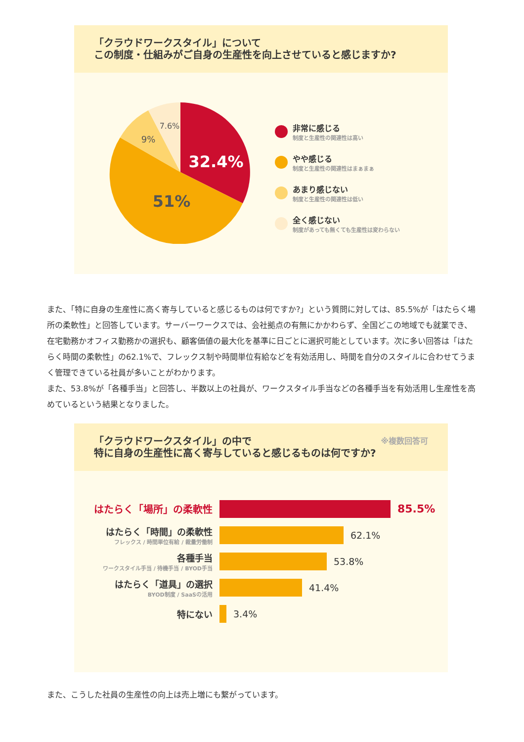「クラウドワークスタイル」について
この制度・仕組みがご自身の生産性を向上させていると感じますか?
32.4%
51%
9%
7.6%
非常に感じる
制度と生産性の関連性は高い
やや感じる
制度と生産性の関連性はまぁまぁ
あまり感じない
制度と生産性の関連性は低い
全く感じない
制度があっても無くても生産性は変わらない
また、「特に自身の生産性に高く寄与していると感じるものは何ですか?」という質問に対しては、85.5%が「はたらく場所の柔軟性」と回答しています。サーバーワークスでは、会社拠点の有無にかかわらず、全国どこの地域でも就業でき、在宅勤務かオフィス勤務かの選択も、顧客価値の最大化を基準に日ごとに選択可能としています。次に多い回答は「はたらく時間の柔軟性」の62.1%で、フレックス制や時間単位有給などを有効活用し、時間を自分のスタイルに合わせてうまく管理できている社員が多いことがわかります。
また、53.8%が「各種手当」と回答し、半数以上の社員が、ワークスタイル手当などの各種手当を有効活用し生産性を高めているという結果となりました。
「クラウドワークスタイル」の中で
特に自身の生産性に高く寄与していると感じるものは何ですか? ※複数回答可
はたらく「場所」の柔軟性 85.5%
はたらく「時間」の柔軟性
フレックス / 時間単位有給 / 裁量労働制
62.1%
各種手当
ワークスタイル手当 / 待機手当 / BYOD手当
53.8%
はたらく「道具」の選択
BYOD制度 / SaaSの活用
41.4%
特にない 3.4%
また、こうした社員の生産性の向上は売上増にも繋がっています。